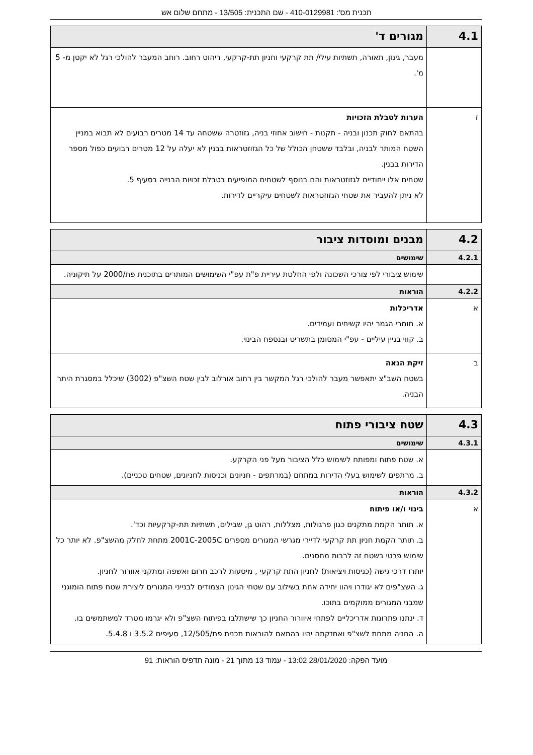תכנית מס': 410-0129981 - שם התכנית: 13/505 - מתחם שלום אש
| 4.1 | מגורים ד' |
| | מעבר, גינון, תאורה, תשתיות עילי/ תת קרקעי וחניון תת-קרקעי, ריהוט רחוב. רוחב המעבר להולכי רגל לא יקטן מ- 5 מ'. |
| ז | הערות לטבלת הזכויות בהתאם לחוק תכנון ובניה - תקנות - חישוב אחוזי בניה, גזוזטרה ששטחה עד 14 מטרים רבועים לא תבוא במניין השטח המותר לבניה, ובלבד ששטחן הכולל של כל הגזוזטראות בבנין לא יעלה על 12 מטרים רבועים כפול מספר הדירות בבנין. שטחים אלו ייחודיים לגזוזטראות והם בנוסף לשטחים המופיעים בטבלת זכויות הבנייה בסעיף 5. לא ניתן להעביר את שטחי הגזוזטראות לשטחים עיקריים לדירות. |
| 4.2 | מבנים ומוסדות ציבור |
| 4.2.1 | שימושים |
| | שימוש ציבורי לפי צורכי השכונה ולפי החלטת עיריית פ"ת עפ"י השימושים המותרים בתוכנית פת/2000 על תיקוניה. |
| 4.2.2 | הוראות |
| א | אדריכלות א. חומרי הגמר יהיו קשיחים ועמידים. ב. קווי בניין עיליים - עפ"י המסומן בתשריט ובנספח הבינוי. |
| ב | זיקת הנאה בשטח השב"צ יתאפשר מעבר להולכי רגל המקשר בין רחוב אורלוב לבין שטח השצ"פ (3002) שיכלל במסגרת היתר הבניה. |
| 4.3 | שטח ציבורי פתוח |
| 4.3.1 | שימושים |
| | א. שטח פתוח ומפותח לשימוש כלל הציבור מעל פני הקרקע. ב. מרתפים לשימוש בעלי הדירות במתחם (במרתפים - חניונים וכניסות לחניונים, שטחים טכניים). |
| 4.3.2 | הוראות |
| א | בינוי ו/או פיתוח א. תותר הקמת מתקנים כגון פרגולות, מצללות, רהוט גן, שבילים, תשתיות תת-קרקעיות וכד'. ב. תותר הקמת חניון תת קרקעי לדיירי מגרשי המגורים מספרים 2001C-2005C מתחת לחלק מהשצ"פ. לא יותר כל שימוש פרטי בשטח זה לרבות מחסנים. יותרו דרכי גישה (כניסות ויציאות) לחניון התת קרקעי , מיסעות לרכב חרום ואשפה ומתקני אוורור לחניון. ג. השצ"פים לא יגודרו ויהוו יחידה אחת בשילוב עם שטחי הגינון הצמודים לבנייני המגורים ליצירת שטח פתוח הומוגני שמבני המגורים ממוקמים בתוכו. ד. ינתנו פתרונות אדריכליים לפתחי איוורור החניון כך שישתלבו בפיתוח השצ"פ ולא יגרמו מטרד למשתמשים בו. ה. החניה מתחת לשצ"פ ואחזקתה יהיו בהתאם להוראות תכנית פת/12/505, סעיפים 3.5.2 ו 5.4.8. |
מועד הפקה: 28/01/2020 13:02 - עמוד 13 מתוך 21 - מונה תדפיס הוראות: 91